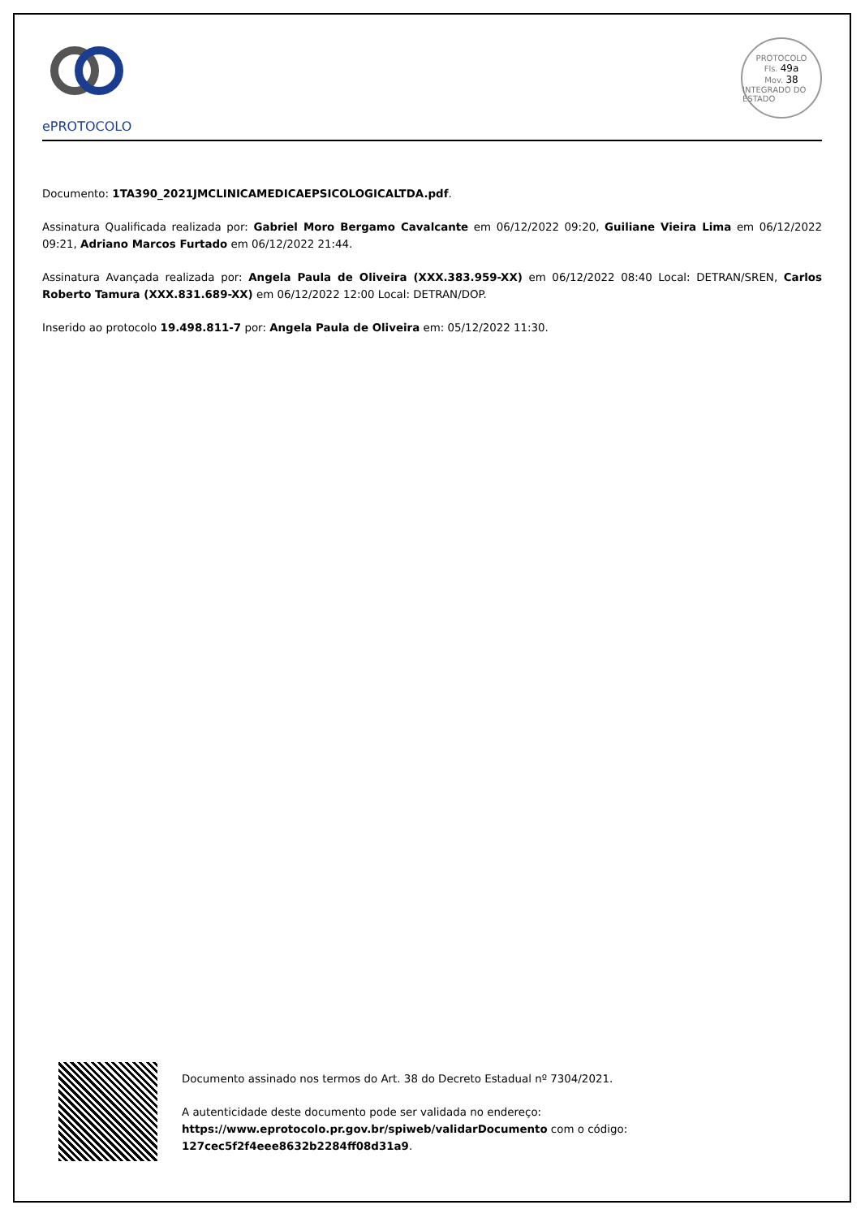ePROTOCOLO
PROTOCOLO
Fls. 49a
Mov. 38
INTEGRADO DO ESTADO
Documento: 1TA390_2021JMCLINICAMEDICAEPSICOLOGICALTDA.pdf.
Assinatura Qualificada realizada por: Gabriel Moro Bergamo Cavalcante em 06/12/2022 09:20, Guiliane Vieira Lima em 06/12/2022 09:21, Adriano Marcos Furtado em 06/12/2022 21:44.
Assinatura Avançada realizada por: Angela Paula de Oliveira (XXX.383.959-XX) em 06/12/2022 08:40 Local: DETRAN/SREN, Carlos Roberto Tamura (XXX.831.689-XX) em 06/12/2022 12:00 Local: DETRAN/DOP.
Inserido ao protocolo 19.498.811-7 por: Angela Paula de Oliveira em: 05/12/2022 11:30.
Documento assinado nos termos do Art. 38 do Decreto Estadual nº 7304/2021.
A autenticidade deste documento pode ser validada no endereço:
https://www.eprotocolo.pr.gov.br/spiweb/validarDocumento com o código:
127cec5f2f4eee8632b2284ff08d31a9.